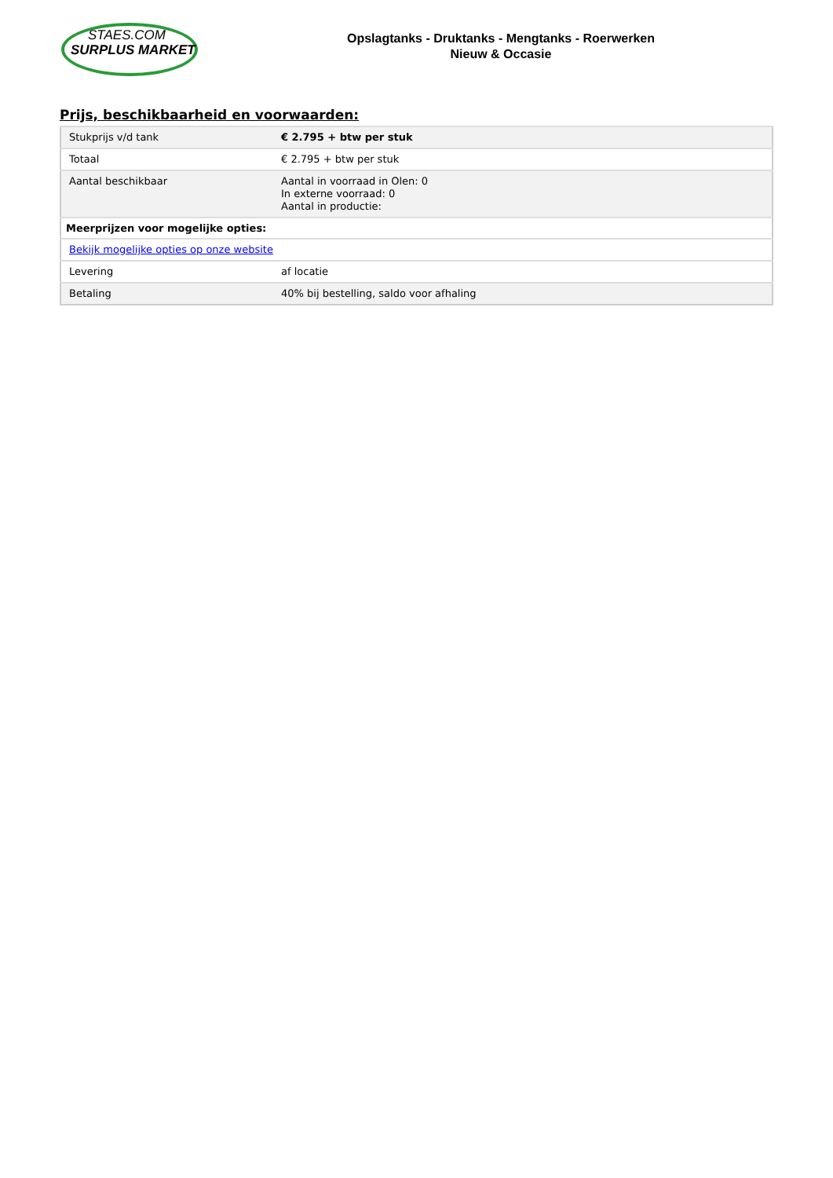STAES.COM
SURPLUS MARKET
Opslagtanks - Druktanks - Mengtanks - Roerwerken
Nieuw & Occasie
Prijs, beschikbaarheid en voorwaarden:
| Stukprijs v/d tank | € 2.795 + btw per stuk |
| Totaal | € 2.795 + btw per stuk |
| Aantal beschikbaar | Aantal in voorraad in Olen: 0 In externe voorraad: 0 Aantal in productie: |
| Meerprijzen voor mogelijke opties: | |
| Bekijk mogelijke opties op onze website | |
| Levering | af locatie |
| Betaling | 40% bij bestelling, saldo voor afhaling |